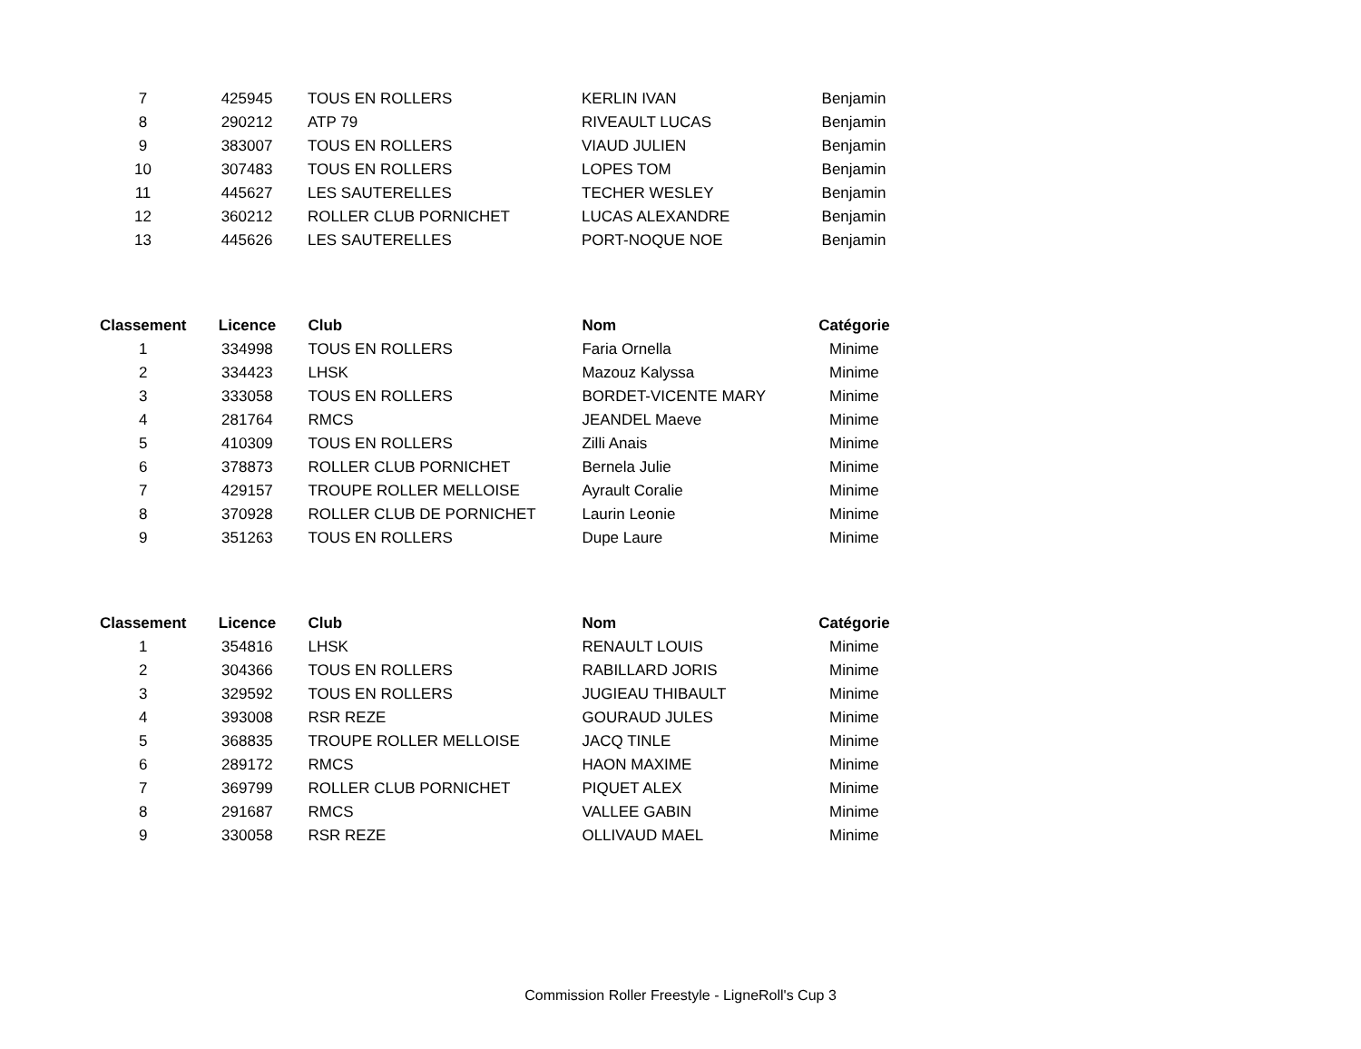| 7 | 425945 | TOUS EN ROLLERS | KERLIN IVAN | Benjamin |
| 8 | 290212 | ATP 79 | RIVEAULT LUCAS | Benjamin |
| 9 | 383007 | TOUS EN ROLLERS | VIAUD JULIEN | Benjamin |
| 10 | 307483 | TOUS EN ROLLERS | LOPES TOM | Benjamin |
| 11 | 445627 | LES SAUTERELLES | TECHER WESLEY | Benjamin |
| 12 | 360212 | ROLLER CLUB PORNICHET | LUCAS ALEXANDRE | Benjamin |
| 13 | 445626 | LES SAUTERELLES | PORT-NOQUE NOE | Benjamin |
| Classement | Licence | Club | Nom | Catégorie |
| --- | --- | --- | --- | --- |
| 1 | 334998 | TOUS EN ROLLERS | Faria Ornella | Minime |
| 2 | 334423 | LHSK | Mazouz Kalyssa | Minime |
| 3 | 333058 | TOUS EN ROLLERS | BORDET-VICENTE MARY | Minime |
| 4 | 281764 | RMCS | JEANDEL Maeve | Minime |
| 5 | 410309 | TOUS EN ROLLERS | Zilli Anais | Minime |
| 6 | 378873 | ROLLER CLUB PORNICHET | Bernela Julie | Minime |
| 7 | 429157 | TROUPE ROLLER MELLOISE | Ayrault Coralie | Minime |
| 8 | 370928 | ROLLER CLUB DE PORNICHET | Laurin Leonie | Minime |
| 9 | 351263 | TOUS EN ROLLERS | Dupe Laure | Minime |
| Classement | Licence | Club | Nom | Catégorie |
| --- | --- | --- | --- | --- |
| 1 | 354816 | LHSK | RENAULT LOUIS | Minime |
| 2 | 304366 | TOUS EN ROLLERS | RABILLARD JORIS | Minime |
| 3 | 329592 | TOUS EN ROLLERS | JUGIEAU THIBAULT | Minime |
| 4 | 393008 | RSR REZE | GOURAUD JULES | Minime |
| 5 | 368835 | TROUPE ROLLER MELLOISE | JACQ TINLE | Minime |
| 6 | 289172 | RMCS | HAON MAXIME | Minime |
| 7 | 369799 | ROLLER CLUB PORNICHET | PIQUET ALEX | Minime |
| 8 | 291687 | RMCS | VALLEE GABIN | Minime |
| 9 | 330058 | RSR REZE | OLLIVAUD MAEL | Minime |
Commission Roller Freestyle - LigneRoll's Cup 3